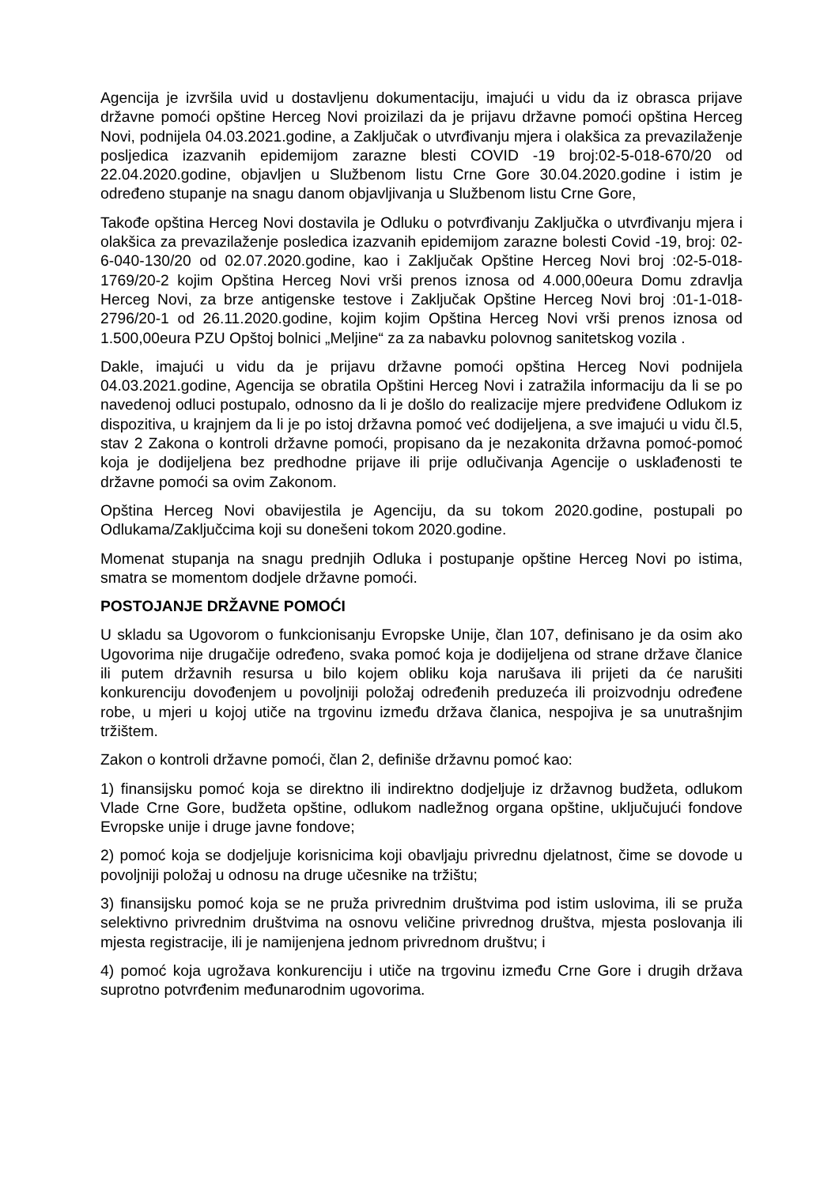Agencija je izvršila uvid u dostavljenu dokumentaciju, imajući u vidu da iz obrasca prijave državne pomoći opštine Herceg Novi proizilazi da je prijavu državne pomoći opština Herceg Novi, podnijela 04.03.2021.godine, a Zaključak o utvrđivanju mjera i olakšica za prevazilaženje posljedica izazvanih epidemijom zarazne blesti COVID -19 broj:02-5-018-670/20 od 22.04.2020.godine, objavljen u Službenom listu Crne Gore 30.04.2020.godine i istim je određeno stupanje na snagu danom objavljivanja u Službenom listu Crne Gore,
Takođe opština Herceg Novi dostavila je Odluku o potvrđivanju Zaključka o utvrđivanju mjera i olakšica za prevazilaženje posledica izazvanih epidemijom zarazne bolesti Covid -19, broj: 02-6-040-130/20 od 02.07.2020.godine, kao i Zaključak Opštine Herceg Novi broj :02-5-018-1769/20-2 kojim Opština Herceg Novi vrši prenos iznosa od 4.000,00eura Domu zdravlja Herceg Novi, za brze antigenske testove i Zaključak Opštine Herceg Novi broj :01-1-018-2796/20-1 od 26.11.2020.godine, kojim kojim Opština Herceg Novi vrši prenos iznosa od 1.500,00eura PZU Opštoj bolnici „Meljine“ za za nabavku polovnog sanitetskog vozila .
Dakle, imajući u vidu da je prijavu državne pomoći opština Herceg Novi podnijela 04.03.2021.godine, Agencija se obratila Opštini Herceg Novi i zatražila informaciju da li se po navedenoj odluci postupalo, odnosno da li je došlo do realizacije mjere predviđene Odlukom iz dispozitiva, u krajnjem da li je po istoj državna pomoć već dodijeljena, a sve imajući u vidu čl.5, stav 2 Zakona o kontroli državne pomoći, propisano da je nezakonita državna pomoć-pomoć koja je dodijeljena bez predhodne prijave ili prije odlučivanja Agencije o usklađenosti te državne pomoći sa ovim Zakonom.
Opština Herceg Novi obavijestila je Agenciju, da su tokom 2020.godine, postupali po Odlukama/Zaključcima koji su donešeni tokom 2020.godine.
Momenat stupanja na snagu prednjih Odluka i postupanje opštine Herceg Novi po istima, smatra se momentom dodjele državne pomoći.
POSTOJANJE DRŽAVNE POMOĆI
U skladu sa Ugovorom o funkcionisanju Evropske Unije, član 107, definisano je da osim ako Ugovorima nije drugačije određeno, svaka pomoć koja je dodijeljena od strane države članice ili putem državnih resursa u bilo kojem obliku koja narušava ili prijeti da će narušiti konkurenciju dovođenjem u povoljniji položaj određenih preduzeća ili proizvodnju određene robe, u mjeri u kojoj utiče na trgovinu između država članica, nespojiva je sa unutrašnjim tržištem.
Zakon o kontroli državne pomoći, član 2, definiše državnu pomoć kao:
1) finansijsku pomoć koja se direktno ili indirektno dodjeljuje iz državnog budžeta, odlukom Vlade Crne Gore, budžeta opštine, odlukom nadležnog organa opštine, uključujući fondove Evropske unije i druge javne fondove;
2) pomoć koja se dodjeljuje korisnicima koji obavljaju privrednu djelatnost, čime se dovode u povoljniji položaj u odnosu na druge učesnike na tržištu;
3) finansijsku pomoć koja se ne pruža privrednim društvima pod istim uslovima, ili se pruža selektivno privrednim društvima na osnovu veličine privrednog društva, mjesta poslovanja ili mjesta registracije, ili je namijenjena jednom privrednom društvu; i
4) pomoć koja ugrožava konkurenciju i utiče na trgovinu između Crne Gore i drugih država suprotno potvrđenim međunarodnim ugovorima.